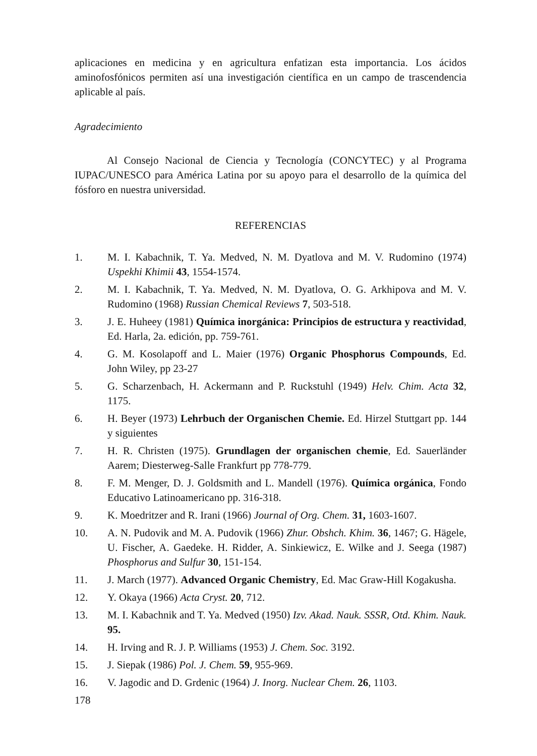aplicaciones en medicina y en agricultura enfatizan esta importancia. Los ácidos aminofosfónicos permiten así una investigación científica en un campo de trascendencia aplicable al país.
Agradecimiento
Al Consejo Nacional de Ciencia y Tecnología (CONCYTEC) y al Programa IUPAC/UNESCO para América Latina por su apoyo para el desarrollo de la química del fósforo en nuestra universidad.
REFERENCIAS
1. M. I. Kabachnik, T. Ya. Medved, N. M. Dyatlova and M. V. Rudomino (1974) Uspekhi Khimii 43, 1554-1574.
2. M. I. Kabachnik, T. Ya. Medved, N. M. Dyatlova, O. G. Arkhipova and M. V. Rudomino (1968) Russian Chemical Reviews 7, 503-518.
3. J. E. Huheey (1981) Química inorgánica: Principios de estructura y reactividad, Ed. Harla, 2a. edición, pp. 759-761.
4. G. M. Kosolapoff and L. Maier (1976) Organic Phosphorus Compounds, Ed. John Wiley, pp 23-27
5. G. Scharzenbach, H. Ackermann and P. Ruckstuhl (1949) Helv. Chim. Acta 32, 1175.
6. H. Beyer (1973) Lehrbuch der Organischen Chemie. Ed. Hirzel Stuttgart pp. 144 y siguientes
7. H. R. Christen (1975). Grundlagen der organischen chemie, Ed. Sauerländer Aarem; Diesterweg-Salle Frankfurt pp 778-779.
8. F. M. Menger, D. J. Goldsmith and L. Mandell (1976). Química orgánica, Fondo Educativo Latinoamericano pp. 316-318.
9. K. Moedritzer and R. Irani (1966) Journal of Org. Chem. 31, 1603-1607.
10. A. N. Pudovik and M. A. Pudovik (1966) Zhur. Obshch. Khim. 36, 1467; G. Hägele, U. Fischer, A. Gaedeke. H. Ridder, A. Sinkiewicz, E. Wilke and J. Seega (1987) Phosphorus and Sulfur 30, 151-154.
11. J. March (1977). Advanced Organic Chemistry, Ed. Mac Graw-Hill Kogakusha.
12. Y. Okaya (1966) Acta Cryst. 20, 712.
13. M. I. Kabachnik and T. Ya. Medved (1950) Izv. Akad. Nauk. SSSR, Otd. Khim. Nauk. 95.
14. H. Irving and R. J. P. Williams (1953) J. Chem. Soc. 3192.
15. J. Siepak (1986) Pol. J. Chem. 59, 955-969.
16. V. Jagodic and D. Grdenic (1964) J. Inorg. Nuclear Chem. 26, 1103.
178